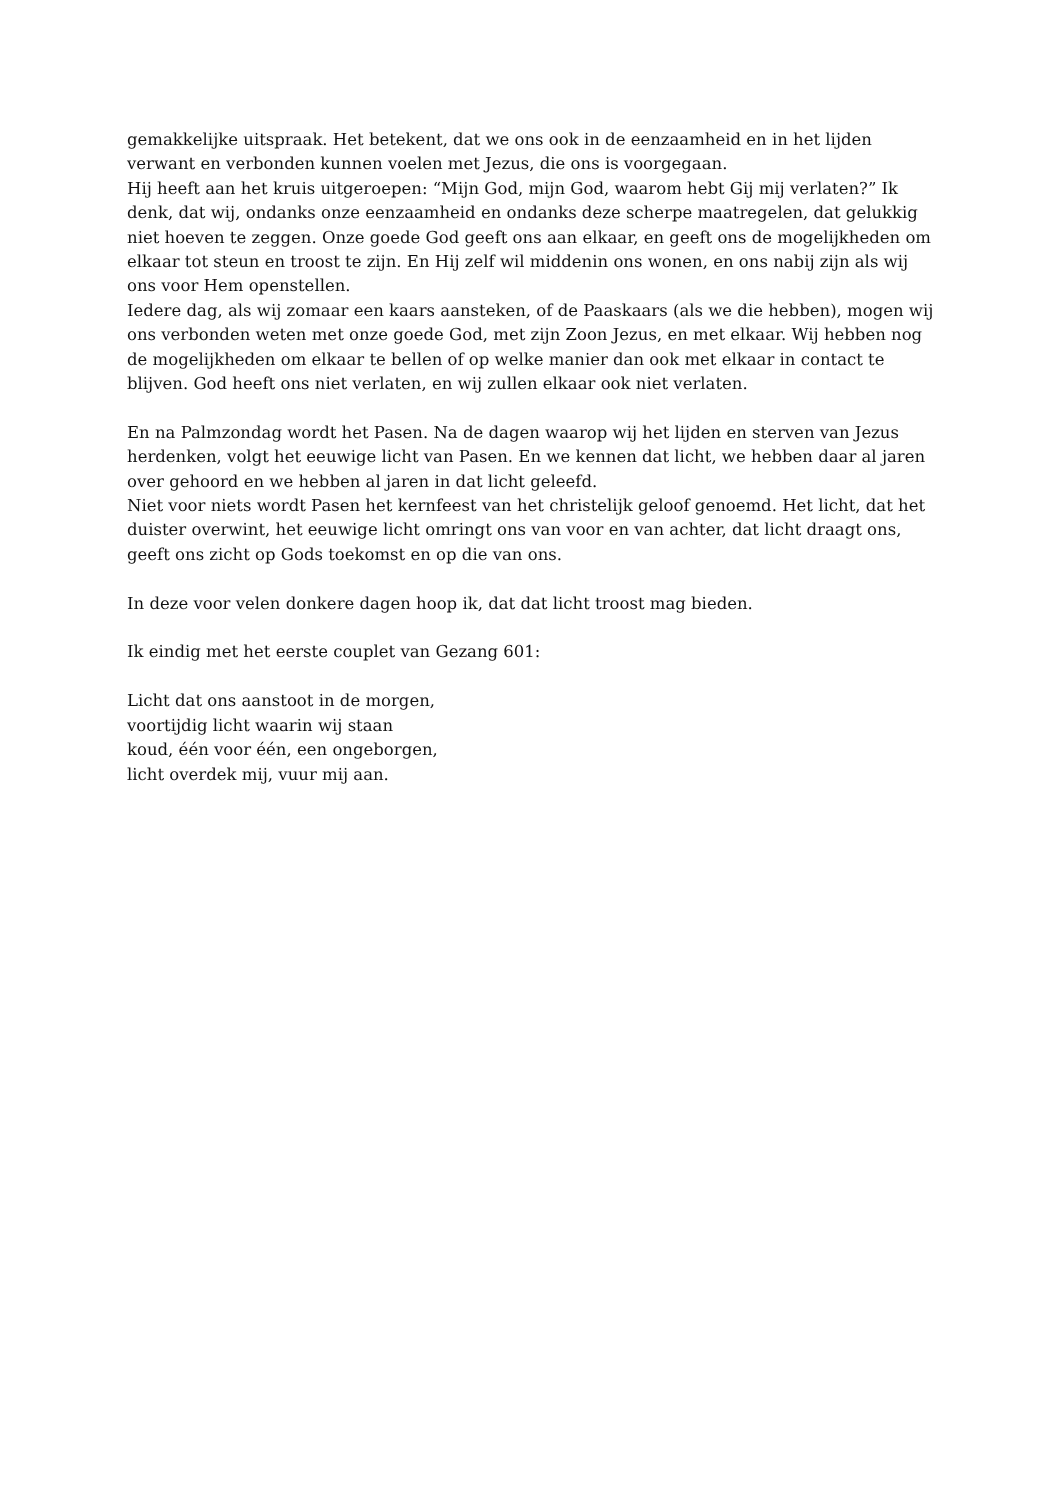gemakkelijke uitspraak. Het betekent, dat we ons ook in de eenzaamheid en in het lijden verwant en verbonden kunnen voelen met Jezus, die ons is voorgegaan.
Hij heeft aan het kruis uitgeroepen: “Mijn God, mijn God, waarom hebt Gij mij verlaten?” Ik denk, dat wij, ondanks onze eenzaamheid en ondanks deze scherpe maatregelen, dat gelukkig niet hoeven te zeggen. Onze goede God geeft ons aan elkaar, en geeft ons de mogelijkheden om elkaar tot steun en troost te zijn. En Hij zelf wil middenin ons wonen, en ons nabij zijn als wij ons voor Hem openstellen.
Iedere dag, als wij zomaar een kaars aansteken, of de Paaskaars (als we die hebben), mogen wij ons verbonden weten met onze goede God, met zijn Zoon Jezus, en met elkaar. Wij hebben nog de mogelijkheden om elkaar te bellen of op welke manier dan ook met elkaar in contact te blijven. God heeft ons niet verlaten, en wij zullen elkaar ook niet verlaten.
En na Palmzondag wordt het Pasen. Na de dagen waarop wij het lijden en sterven van Jezus herdenken, volgt het eeuwige licht van Pasen. En we kennen dat licht, we hebben daar al jaren over gehoord en we hebben al jaren in dat licht geleefd.
Niet voor niets wordt Pasen het kernfeest van het christelijk geloof genoemd. Het licht, dat het duister overwint, het eeuwige licht omringt ons van voor en van achter, dat licht draagt ons, geeft ons zicht op Gods toekomst en op die van ons.
In deze voor velen donkere dagen hoop ik, dat dat licht troost mag bieden.
Ik eindig met het eerste couplet van Gezang 601:
Licht dat ons aanstoot in de morgen,
voortijdig licht waarin wij staan
koud, één voor één, een ongeborgen,
licht overdek mij, vuur mij aan.